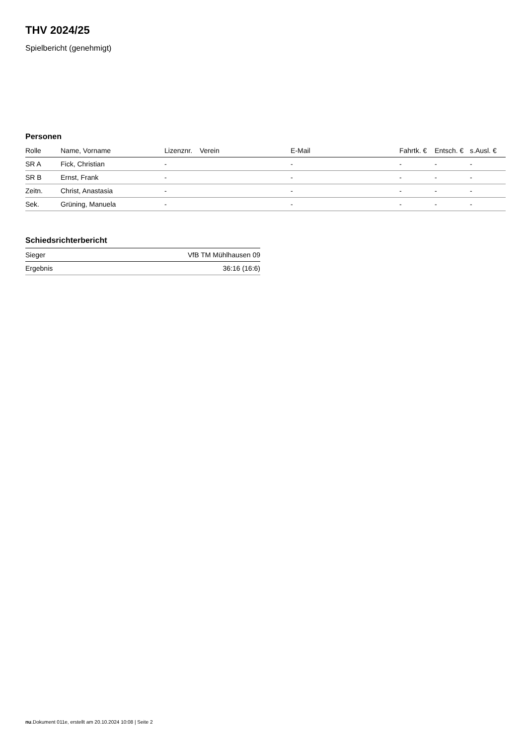THV 2024/25
Spielbericht (genehmigt)
Personen
| Rolle | Name, Vorname | Lizenznr. | Verein | E-Mail | Fahrtk. € | Entsch. € | s.Ausl. € |
| --- | --- | --- | --- | --- | --- | --- | --- |
| SR A | Fick, Christian | - | | - | - | - | - |
| SR B | Ernst, Frank | - | | - | - | - | - |
| Zeitn. | Christ, Anastasia | - | | - | - | - | - |
| Sek. | Grüning, Manuela | - | | - | - | - | - |
Schiedsrichterbericht
| Sieger | VfB TM Mühlhausen 09 |
| Ergebnis | 36:16 (16:6) |
nu.Dokument 011e, erstellt am 20.10.2024 10:08 | Seite 2